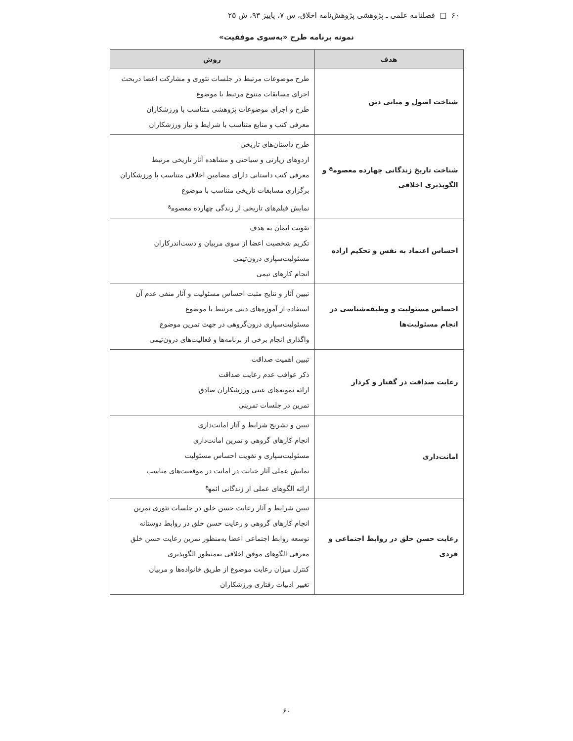۶۰ □ فصلنامه علمی ـ پژوهشی پژوهش‌نامه اخلاق، س ۷، پاییز ۹۳، ش ۲۵
نمونه برنامه طرح «به‌سوی موفقیت»
| هدف | روش |
| --- | --- |
| شناخت اصول و مبانی دین | طرح موضوعات مرتبط در جلسات تئوری و مشارکت اعضا دربحث اجرای مسابقات متنوع مرتبط با موضوع طرح و اجرای موضوعات پژوهشی متناسب با ورزشکاران معرفی کتب و منابع متناسب با شرایط و نیاز ورزشکاران |
| شناخت تاریخ زندگانی چهارده معصوم<sup>ع</sup> و الگوپذیری اخلاقی | طرح داستان‌های تاریخی اردوهای زیارتی و سیاحتی و مشاهده آثار تاریخی مرتبط معرفی کتب داستانی دارای مضامین اخلاقی متناسب با ورزشکاران برگزاری مسابقات تاریخی متناسب با موضوع نمایش فیلم‌های تاریخی از زندگی چهارده معصوم<sup>ع</sup> |
| احساس اعتماد به نفس و تحکیم اراده | تقویت ایمان به هدف تکریم شخصیت اعضا از سوی مربیان و دست‌اندرکاران مسئولیت‌سپاری درون‌تیمی انجام کارهای تیمی |
| احساس مسئولیت و وظیفه‌شناسی در انجام مسئولیت‌ها | تبیین آثار و نتایج مثبت احساس مسئولیت و آثار منفی عدم آن استفاده از آموزه‌های دینی مرتبط با موضوع مسئولیت‌سپاری درون‌گروهی در جهت تمرین موضوع واگذاری انجام برخی از برنامه‌ها و فعالیت‌های درون‌تیمی |
| رعایت صداقت در گفتار و کردار | تبیین اهمیت صداقت ذکر عواقب عدم رعایت صداقت ارائه نمونه‌های عینی ورزشکاران صادق تمرین در جلسات تمرینی |
| امانت‌داری | تبیین و تشریح شرایط و آثار امانت‌داری انجام کارهای گروهی و تمرین امانت‌داری مسئولیت‌سپاری و تقویت احساس مسئولیت نمایش عملی آثار خیانت در امانت در موقعیت‌های مناسب ارائه الگوهای عملی از زندگانی ائمه<sup>ع</sup> |
| رعایت حسن خلق در روابط اجتماعی و فردی | تبیین شرایط و آثار رعایت حسن خلق در جلسات تئوری تمرین انجام کارهای گروهی و رعایت حسن خلق در روابط دوستانه توسعه روابط اجتماعی اعضا به‌منظور تمرین رعایت حسن خلق معرفی الگوهای موفق اخلاقی به‌منظور الگوپذیری کنترل میزان رعایت موضوع از طریق خانواده‌ها و مربیان تغییر ادبیات رفتاری ورزشکاران |
۶۰